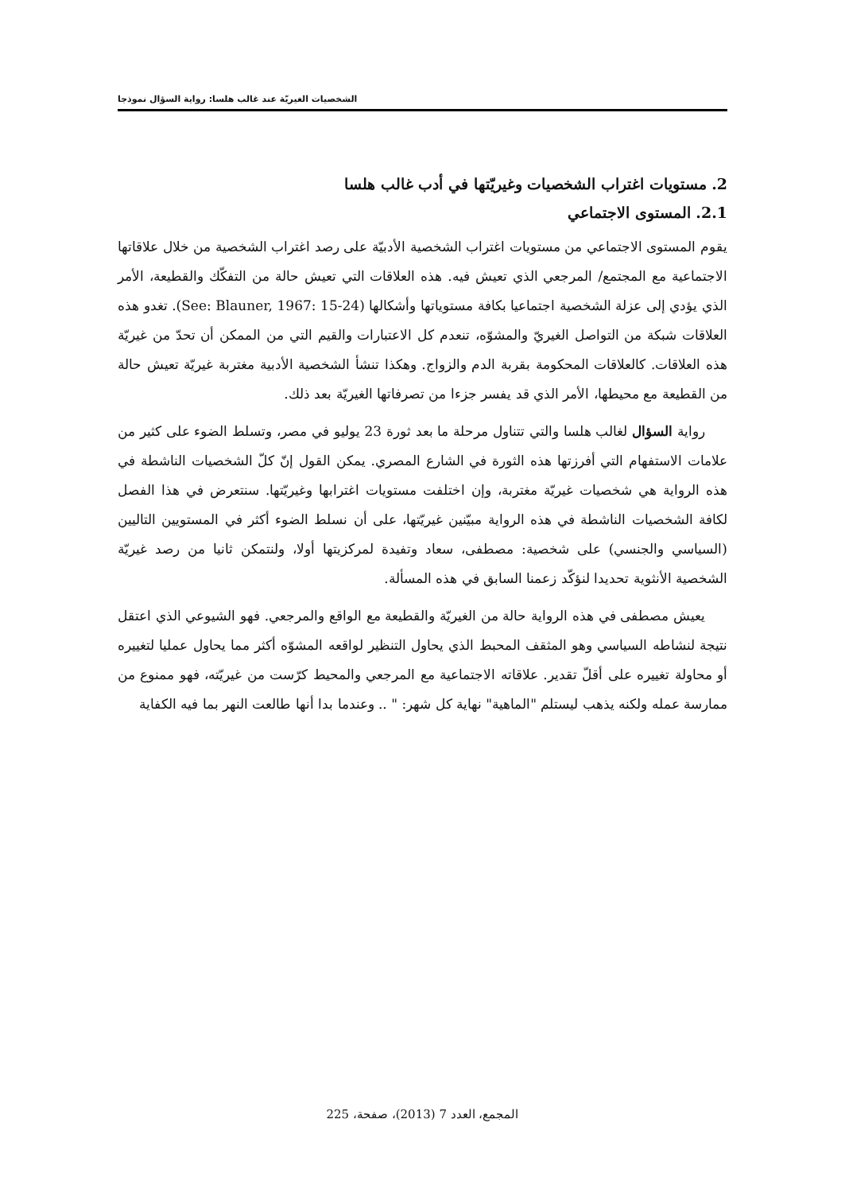الشخصيات الغيريّة عند غالب هلسا: رواية السؤال نموذجا
2. مستويات اغتراب الشخصيات وغيريّتها في أدب غالب هلسا
2.1. المستوى الاجتماعي
يقوم المستوى الاجتماعي من مستويات اغتراب الشخصية الأدبيّة على رصد اغتراب الشخصية من خلال علاقاتها الاجتماعية مع المجتمع/ المرجعي الذي تعيش فيه. هذه العلاقات التي تعيش حالة من التفكّك والقطيعة، الأمر الذي يؤدي إلى عزلة الشخصية اجتماعيا بكافة مستوياتها وأشكالها (See: Blauner, 1967: 15-24). تغدو هذه العلاقات شبكة من التواصل الغيريّ والمشوّه، تنعدم كل الاعتبارات والقيم التي من الممكن أن تحدّ من غيريّة هذه العلاقات. كالعلاقات المحكومة بقربة الدم والزواج. وهكذا تنشأ الشخصية الأدبية مغتربة غيريّة تعيش حالة من القطيعة مع محيطها، الأمر الذي قد يفسر جزءا من تصرفاتها الغيريّة بعد ذلك.
رواية السؤال لغالب هلسا والتي تتناول مرحلة ما بعد ثورة 23 يوليو في مصر، وتسلط الضوء على كثير من علامات الاستفهام التي أفرزتها هذه الثورة في الشارع المصري. يمكن القول إنّ كلّ الشخصيات الناشطة في هذه الرواية هي شخصيات غيريّة مغتربة، وإن اختلفت مستويات اغترابها وغيريّتها. سنتعرض في هذا الفصل لكافة الشخصيات الناشطة في هذه الرواية مبيّنين غيريّتها، على أن نسلط الضوء أكثر في المستويين التاليين (السياسي والجنسي) على شخصية: مصطفى، سعاد وتفيدة لمركزيتها أولا، ولنتمكن ثانيا من رصد غيريّة الشخصية الأنثوية تحديدا لنؤكّد زعمنا السابق في هذه المسألة.
يعيش مصطفى في هذه الرواية حالة من الغيريّة والقطيعة مع الواقع والمرجعي. فهو الشيوعي الذي اعتقل نتيجة لنشاطه السياسي وهو المثقف المحبط الذي يحاول التنظير لواقعه المشوّه أكثر مما يحاول عمليا لتغييره أو محاولة تغييره على أقلّ تقدير. علاقاته الاجتماعية مع المرجعي والمحيط كرّست من غيريّته، فهو ممنوع من ممارسة عمله ولكنه يذهب ليستلم "الماهية" نهاية كل شهر: " .. وعندما بدا أنها طالعت النهر بما فيه الكفاية
المجمع، العدد 7 (2013)، صفحة، 225